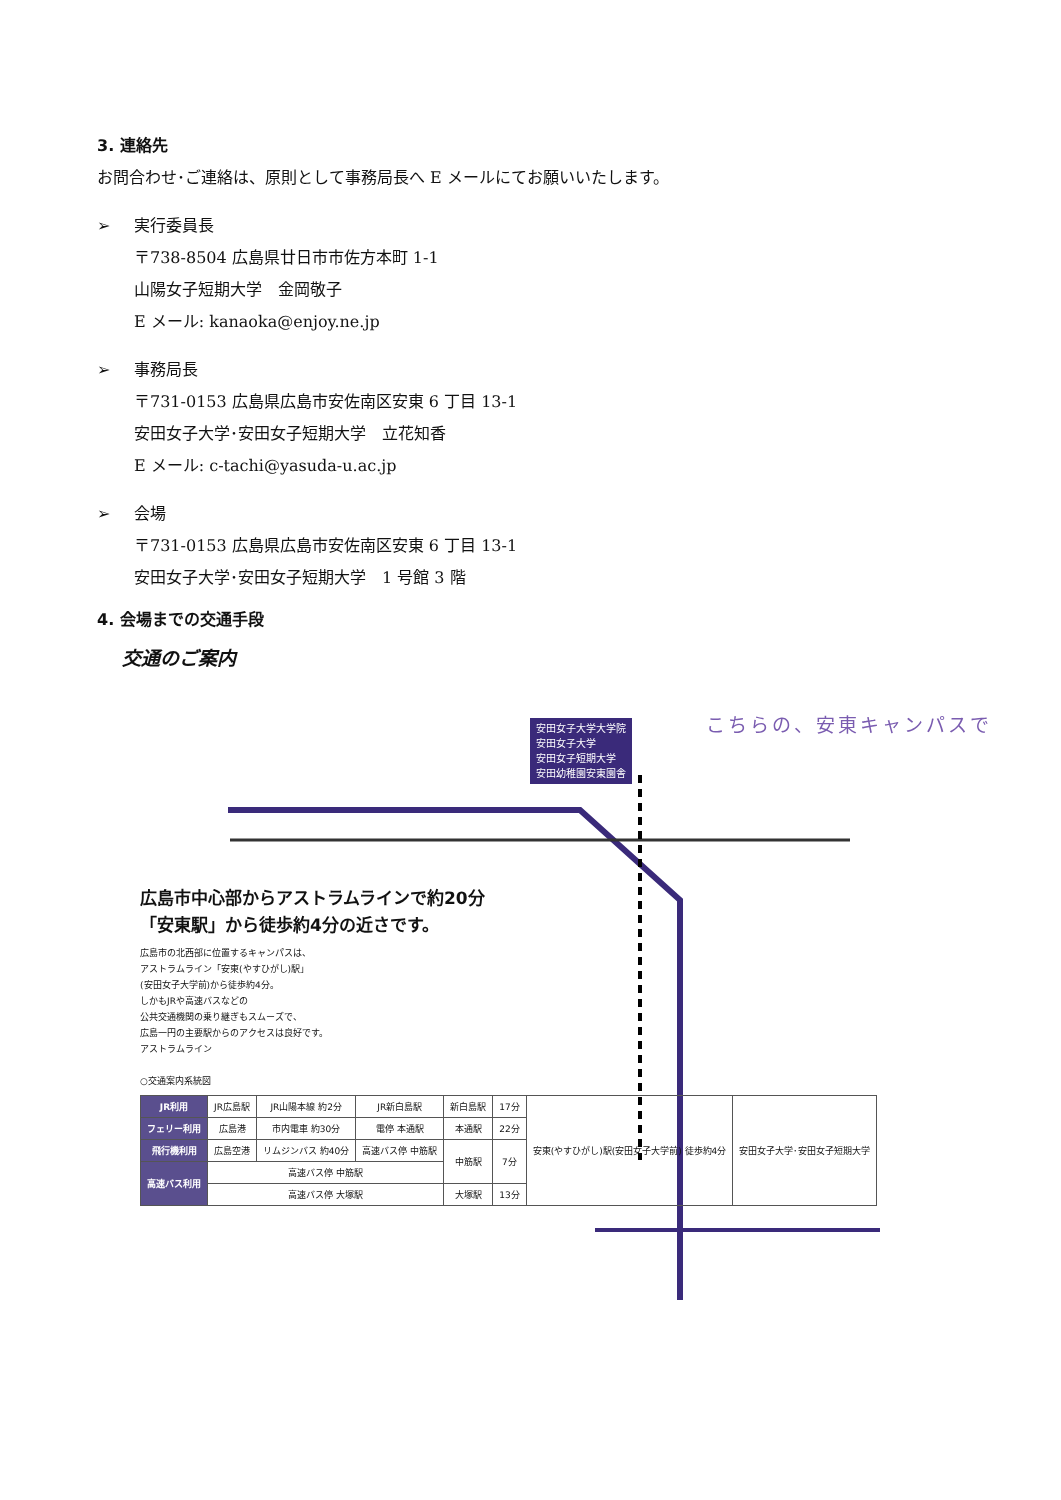3. 連絡先
お問合わせ･ご連絡は、原則として事務局長へ E メールにてお願いいたします。
➢ 実行委員長
〒738-8504 広島県廿日市市佐方本町 1-1
山陽女子短期大学　金岡敬子
E メール: kanaoka@enjoy.ne.jp
➢ 事務局長
〒731-0153 広島県広島市安佐南区安東 6 丁目 13-1
安田女子大学･安田女子短期大学　立花知香
E メール: c-tachi@yasuda-u.ac.jp
➢ 会場
〒731-0153 広島県広島市安佐南区安東 6 丁目 13-1
安田女子大学･安田女子短期大学　1 号館 3 階
4. 会場までの交通手段
交通のご案内
こちらの、安東キャンパスで
安田女子大学大学院
安田女子大学
安田女子短期大学
安田幼稚園安東園舎
広島市中心部からアストラムラインで約20分
「安東駅」から徒歩約4分の近さです。
広島市の北西部に位置するキャンパスは、
アストラムライン「安東(やすひがし)駅」
(安田女子大学前)から徒歩約4分。
しかもJRや高速バスなどの
公共交通機関の乗り継ぎもスムーズで、
広島一円の主要駅からのアクセスは良好です。
アストラムライン
○交通案内系統図
| JR利用 | JR広島駅 | JR山陽本線 約2分 | JR新白島駅 | 新白島駅 | 17分 | 安東(やすひがし)駅(安田女子大学前) 徒歩約4分 | 安田女子大学･安田女子短期大学 |
| フェリー利用 | 広島港 | 市内電車 約30分 | 電停 本通駅 | 本通駅 | 22分 | | |
| 飛行機利用 | 広島空港 | リムジンバス 約40分 | 高速バス停 中筋駅 | 中筋駅 | 7分 | | |
| 高速バス利用 | 高速バス停 中筋駅 | | | | | | |
| | 高速バス停 大塚駅 | | | 大塚駅 | 13分 | | |